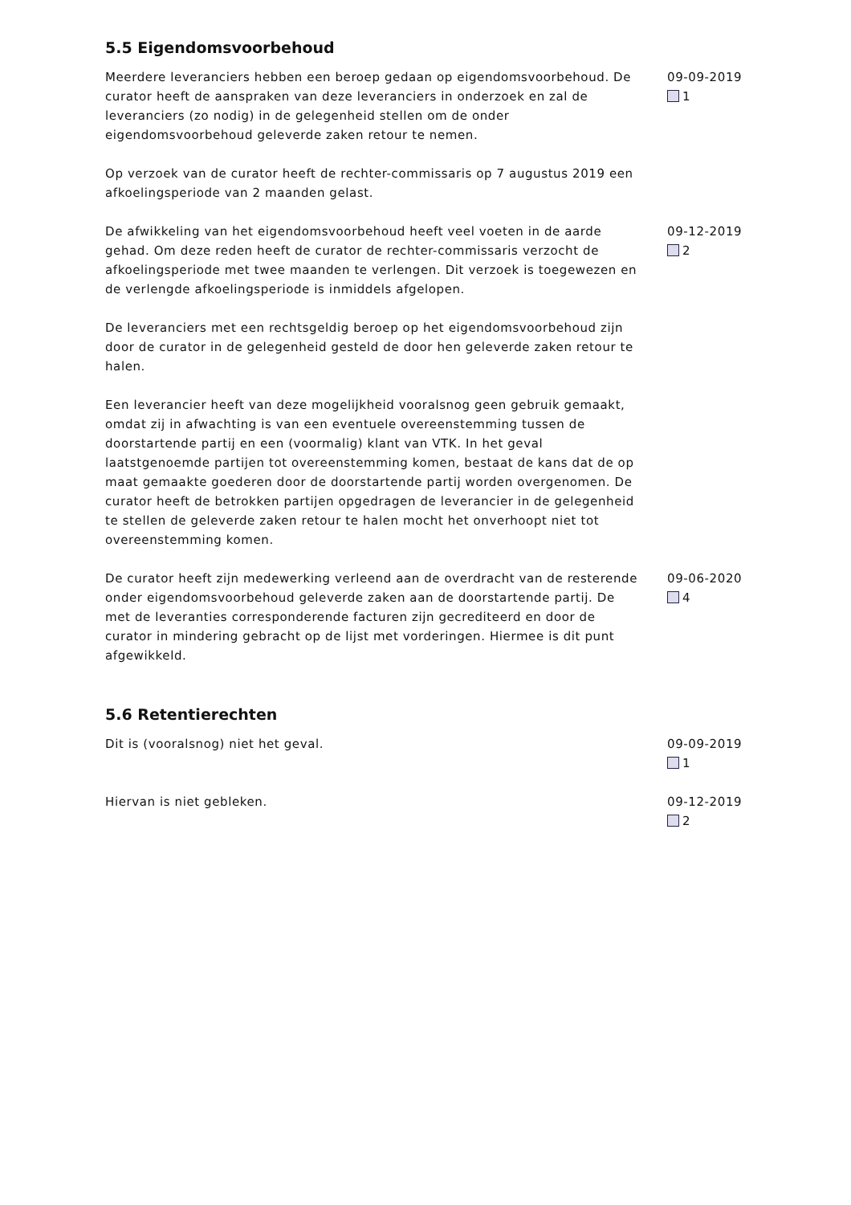5.5 Eigendomsvoorbehoud
Meerdere leveranciers hebben een beroep gedaan op eigendomsvoorbehoud. De curator heeft de aanspraken van deze leveranciers in onderzoek en zal de leveranciers (zo nodig) in de gelegenheid stellen om de onder eigendomsvoorbehoud geleverde zaken retour te nemen.
Op verzoek van de curator heeft de rechter-commissaris op 7 augustus 2019 een afkoelingsperiode van 2 maanden gelast.
09-09-2019
1
De afwikkeling van het eigendomsvoorbehoud heeft veel voeten in de aarde gehad. Om deze reden heeft de curator de rechter-commissaris verzocht de afkoelingsperiode met twee maanden te verlengen. Dit verzoek is toegewezen en de verlengde afkoelingsperiode is inmiddels afgelopen.
De leveranciers met een rechtsgeldig beroep op het eigendomsvoorbehoud zijn door de curator in de gelegenheid gesteld de door hen geleverde zaken retour te halen.
Een leverancier heeft van deze mogelijkheid vooralsnog geen gebruik gemaakt, omdat zij in afwachting is van een eventuele overeenstemming tussen de doorstartende partij en een (voormalig) klant van VTK. In het geval laatstgenoemde partijen tot overeenstemming komen, bestaat de kans dat de op maat gemaakte goederen door de doorstartende partij worden overgenomen. De curator heeft de betrokken partijen opgedragen de leverancier in de gelegenheid te stellen de geleverde zaken retour te halen mocht het onverhoopt niet tot overeenstemming komen.
09-12-2019
2
De curator heeft zijn medewerking verleend aan de overdracht van de resterende onder eigendomsvoorbehoud geleverde zaken aan de doorstartende partij. De met de leveranties corresponderende facturen zijn gecrediteerd en door de curator in mindering gebracht op de lijst met vorderingen. Hiermee is dit punt afgewikkeld.
09-06-2020
4
5.6 Retentierechten
Dit is (vooralsnog) niet het geval. 09-09-2019
1
Hiervan is niet gebleken. 09-12-2019
2